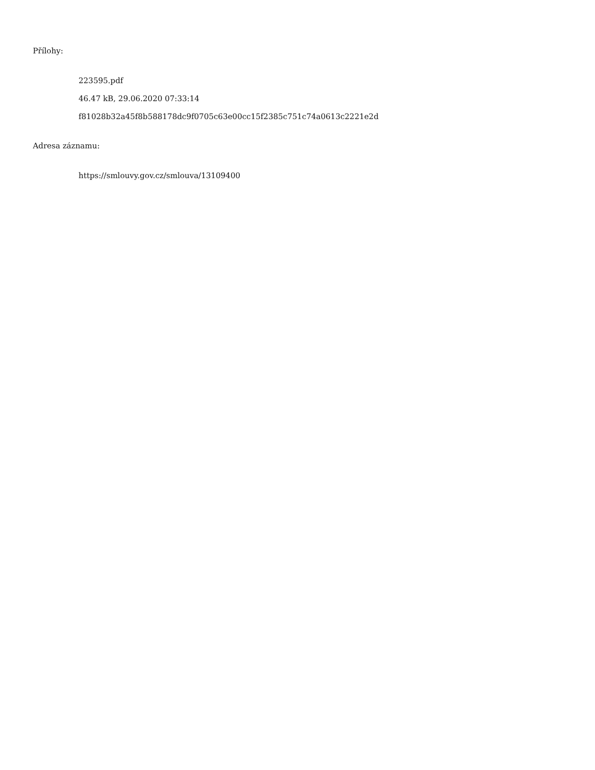Přílohy:
223595.pdf
46.47 kB, 29.06.2020 07:33:14
f81028b32a45f8b588178dc9f0705c63e00cc15f2385c751c74a0613c2221e2d
Adresa záznamu:
https://smlouvy.gov.cz/smlouva/13109400